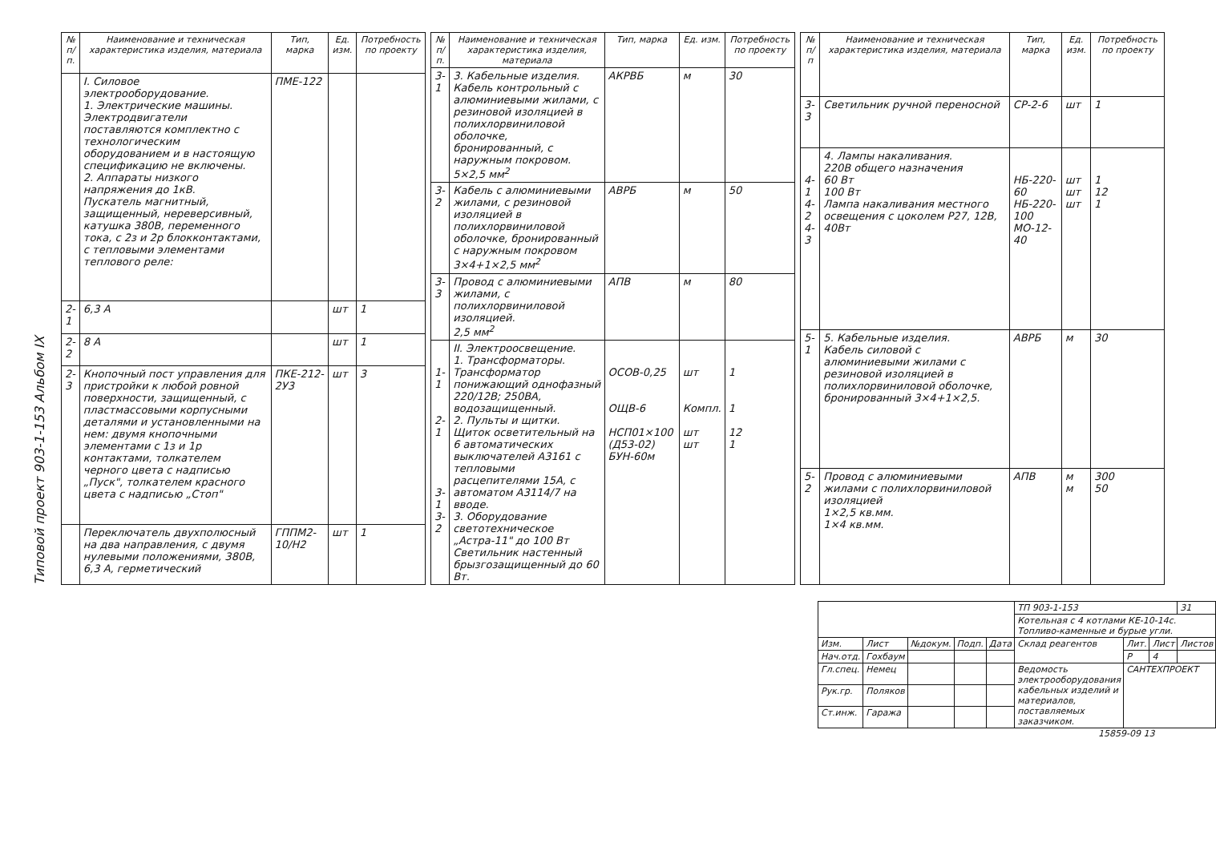Типовой проект 903-1-153 Альбом IX
| № п/п. | Наименование и техническая характеристика изделия, материала | Тип, марка | Ед. изм. | Потребность по проекту |
| --- | --- | --- | --- | --- |
| | I. Силовое электрооборудование. 1. Электрические машины. Электродвигатели поставляются комплектно с технологическим оборудованием и в настоящую спецификацию не включены. 2. Аппараты низкого напряжения до 1кВ. Пускатель магнитный, защищенный, нереверсивный, катушка 380В, переменного тока, с 2з и 2р блокконтактами, с тепловыми элементами теплового реле: | ПМЕ-122 | | |
| 2-1 | 6,3 А | | шт | 1 |
| 2-2 | 8 А | | шт | 1 |
| 2-3 | Кнопочный пост управления для пристройки к любой ровной поверхности, защищенный, с пластмассовыми корпусными деталями и установленными на нем: двумя кнопочными элементами с 1з и 1р контактами, толкателем черного цвета с надписью „Пуск", толкателем красного цвета с надписью „Стоп" | ПКЕ-212-2У3 | шт | 3 |
| | Переключатель двухполюсный на два направления, с двумя нулевыми положениями, 380В, 6,3 А, герметический | ГППМ2-10/Н2 | шт | 1 |
| № п/п. | Наименование и техническая характеристика изделия, материала | Тип, марка | Ед. изм. | Потребность по проекту |
| --- | --- | --- | --- | --- |
| 3-1 | 3. Кабельные изделия. Кабель контрольный с алюминиевыми жилами, с резиновой изоляцией в полихлорвиниловой оболочке, бронированный, с наружным покровом. 5×2,5 мм<sup>2</sup> | АКРВБ | м | 30 |
| 3-2 | Кабель с алюминиевыми жилами, с резиновой изоляцией в полихлорвиниловой оболочке, бронированный с наружным покровом 3×4+1×2,5 мм<sup>2</sup> | АВРБ | м | 50 |
| 3-3 | Провод с алюминиевыми жилами, с полихлорвиниловой изоляцией. 2,5 мм<sup>2</sup> | АПВ | м | 80 |
| 1-1 2-1 3-1 3-2 | II. Электроосвещение. 1. Трансформаторы. Трансформатор понижающий однофазный 220/12В; 250ВА, водозащищенный. 2. Пульты и щитки. Щиток осветительный на 6 автоматических выключателей А3161 с тепловыми расцепителями 15А, с автоматом А3114/7 на вводе. 3. Оборудование светотехническое „Астра-11" до 100 Вт Светильник настенный брызгозащищенный до 60 Вт. | ОСОВ-0,25 ОЩВ-6 НСП01×100 (Д53-02) БУН-60м | шт Компл. шт шт | 1 1 12 1 |
| № п/п | Наименование и техническая характеристика изделия, материала | Тип, марка | Ед. изм. | Потребность по проекту |
| --- | --- | --- | --- | --- |
| 3-3 | Светильник ручной переносной | СР-2-6 | шт | 1 |
| 4-1 4-2 4-3 | 4. Лампы накаливания. 220В общего назначения 60 Вт 100 Вт Лампа накаливания местного освещения с цоколем Р27, 12В, 40Вт | НБ-220-60 НБ-220-100 МО-12-40 | шт шт шт | 1 12 1 |
| 5-1 | 5. Кабельные изделия. Кабель силовой с алюминиевыми жилами с резиновой изоляцией в полихлорвиниловой оболочке, бронированный 3×4+1×2,5. | АВРБ | м | 30 |
| 5-2 | Провод с алюминиевыми жилами с полихлорвиниловой изоляцией 1×2,5 кв.мм. 1×4 кв.мм. | АПВ | м м | 300 50 |
| | | | | | ТП 903-1-153 | | | 31 |
| | | | | | Котельная с 4 котлами КЕ-10-14с. Топливо-каменные и бурые угли. | | | |
| Изм. | Лист | №докум. | Подп. | Дата | Склад реагентов | Лит. | Лист | Листов |
| Нач.отд. | Гохбаум | | | | | Р | 4 | |
| Гл.спец. | Немец | | | | Ведомость электрооборудования кабельных изделий и материалов, поставляемых заказчиком. | САНТЕХПРОЕКТ | | |
| Рук.гр. | Поляков | | | | | | | |
| Ст.инж. | Гаража | | | | | | | |
15859-09 13